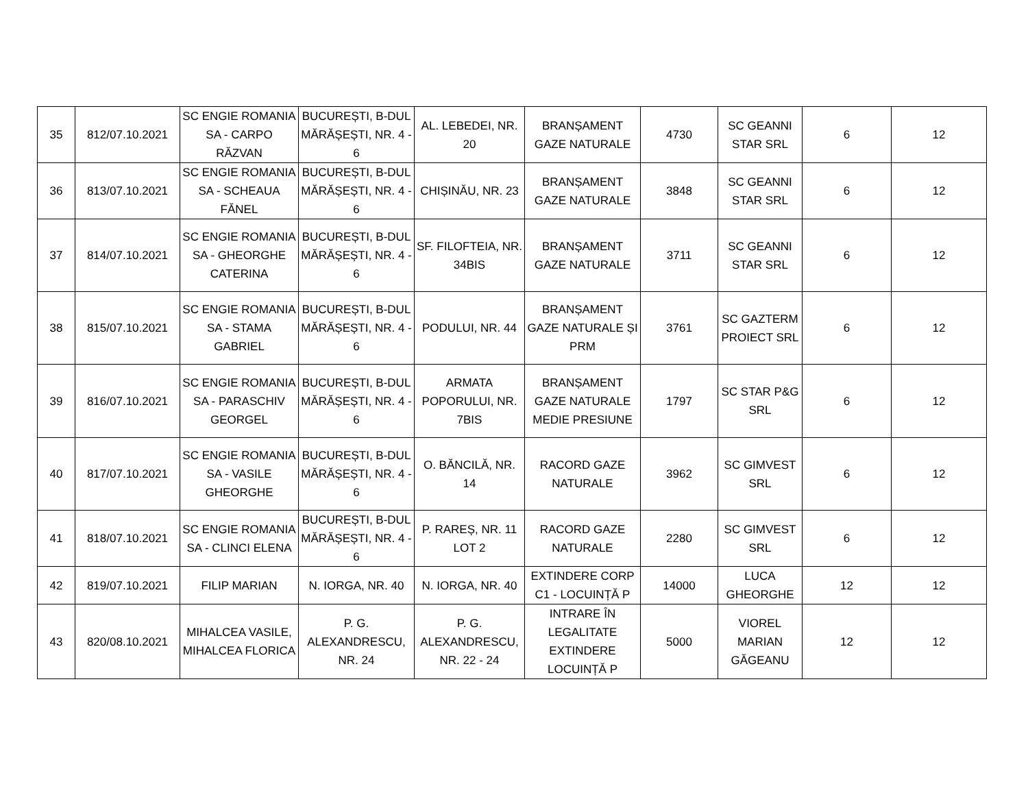| 35 | 812/07.10.2021 | SC ENGIE ROMANIA SA - CARPO RĂZVAN | BUCUREȘTI, B-DUL MĂRĂȘEȘTI, NR. 4 - 6 | AL. LEBEDEI, NR. 20 | BRANȘAMENT GAZE NATURALE | 4730 | SC GEANNI STAR SRL | 6 | 12 |
| 36 | 813/07.10.2021 | SC ENGIE ROMANIA SA - SCHEAUA FĂNEL | BUCUREȘTI, B-DUL MĂRĂȘEȘTI, NR. 4 - 6 | CHIȘINĂU, NR. 23 | BRANȘAMENT GAZE NATURALE | 3848 | SC GEANNI STAR SRL | 6 | 12 |
| 37 | 814/07.10.2021 | SC ENGIE ROMANIA SA - GHEORGHE CATERINA | BUCUREȘTI, B-DUL MĂRĂȘEȘTI, NR. 4 - 6 | SF. FILOFTEIA, NR. 34BIS | BRANȘAMENT GAZE NATURALE | 3711 | SC GEANNI STAR SRL | 6 | 12 |
| 38 | 815/07.10.2021 | SC ENGIE ROMANIA SA - STAMA GABRIEL | BUCUREȘTI, B-DUL MĂRĂȘEȘTI, NR. 4 - 6 | PODULUI, NR. 44 | BRANȘAMENT GAZE NATURALE ȘI PRM | 3761 | SC GAZTERM PROIECT SRL | 6 | 12 |
| 39 | 816/07.10.2021 | SC ENGIE ROMANIA SA - PARASCHIV GEORGEL | BUCUREȘTI, B-DUL MĂRĂȘEȘTI, NR. 4 - 6 | ARMATA POPORULUI, NR. 7BIS | BRANȘAMENT GAZE NATURALE MEDIE PRESIUNE | 1797 | SC STAR P&G SRL | 6 | 12 |
| 40 | 817/07.10.2021 | SC ENGIE ROMANIA SA - VASILE GHEORGHE | BUCUREȘTI, B-DUL MĂRĂȘEȘTI, NR. 4 - 6 | O. BĂNCILĂ, NR. 14 | RACORD GAZE NATURALE | 3962 | SC GIMVEST SRL | 6 | 12 |
| 41 | 818/07.10.2021 | SC ENGIE ROMANIA SA - CLINCI ELENA | BUCUREȘTI, B-DUL MĂRĂȘEȘTI, NR. 4 - 6 | P. RAREȘ, NR. 11 LOT 2 | RACORD GAZE NATURALE | 2280 | SC GIMVEST SRL | 6 | 12 |
| 42 | 819/07.10.2021 | FILIP MARIAN | N. IORGA, NR. 40 | N. IORGA, NR. 40 | EXTINDERE CORP C1 - LOCUINȚĂ P | 14000 | LUCA GHEORGHE | 12 | 12 |
| 43 | 820/08.10.2021 | MIHALCEA VASILE, MIHALCEA FLORICA | P. G. ALEXANDRESCU, NR. 24 | P. G. ALEXANDRESCU, NR. 22 - 24 | INTRARE ÎN LEGALITATE EXTINDERE LOCUINȚĂ P | 5000 | VIOREL MARIAN GĂGEANU | 12 | 12 |